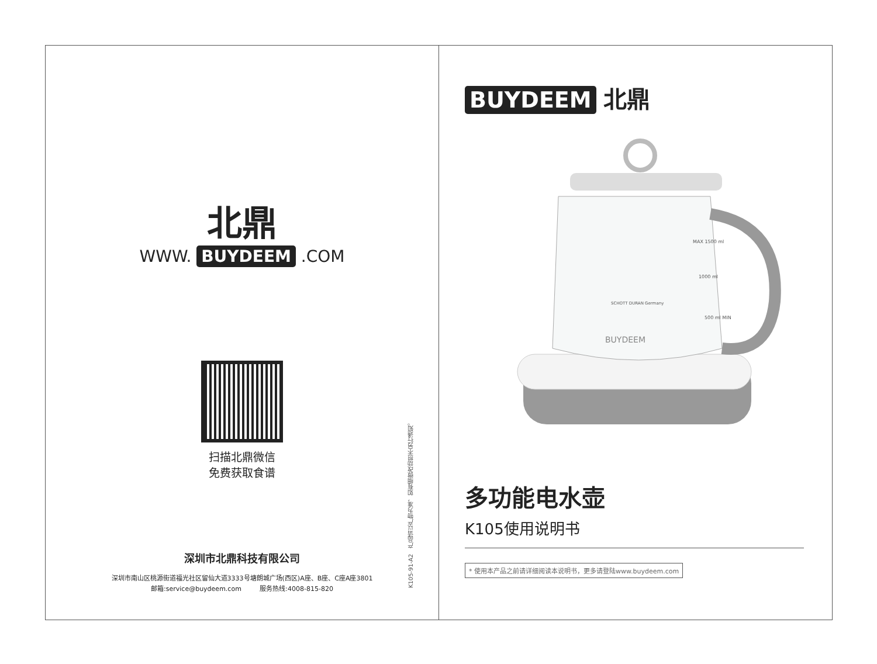北鼎
WWW. BUYDEEM .COM
扫描北鼎微信
免费获取食谱
深圳市北鼎科技有限公司
深圳市南山区桃源街道福光社区留仙大道3333号塘朗城广场(西区)A座、B座、C座A座3801
邮箱:service@buydeem.com 服务热线:4008-815-820
K105-91-A2 产品请以产物为准，如有细微改动恕不另行通知。
BUYDEEM 北鼎
BUYDEEM
MAX 1500 ml
1000 ml
500 ml MIN
SCHOTT DURAN Germany
多功能电水壶
K105使用说明书
* 使用本产品之前请详细阅读本说明书，更多请登陆www.buydeem.com